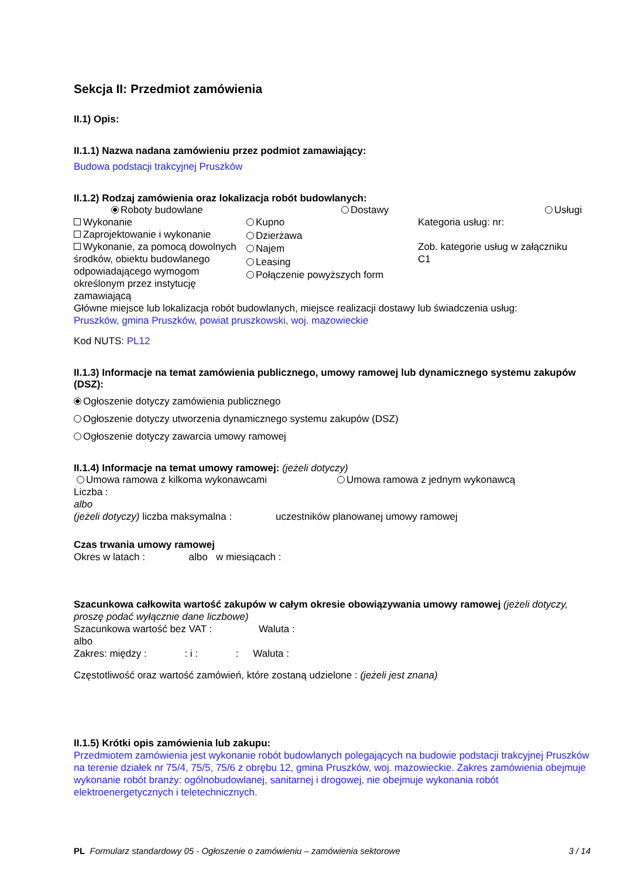Sekcja II: Przedmiot zamówienia
II.1) Opis:
II.1.1) Nazwa nadana zamówieniu przez podmiot zamawiający:
Budowa podstacji trakcyjnej Pruszków
II.1.2) Rodzaj zamówienia oraz lokalizacja robót budowlanych:
Roboty budowlane Dostawy Usługi
Wykonanie
Zaprojektowanie i wykonanie
Wykonanie, za pomocą dowolnych środków, obiektu budowlanego odpowiadającego wymogom określonym przez instytucję zamawiającą
Kupno
Dzierżawa
Najem
Leasing
Połączenie powyższych form
Kategoria usług: nr:
Zob. kategorie usług w załączniku C1
Główne miejsce lub lokalizacja robót budowlanych, miejsce realizacji dostawy lub świadczenia usług:
Pruszków, gmina Pruszków, powiat pruszkowski, woj. mazowieckie
Kod NUTS: PL12
II.1.3) Informacje na temat zamówienia publicznego, umowy ramowej lub dynamicznego systemu zakupów (DSZ):
Ogłoszenie dotyczy zamówienia publicznego
Ogłoszenie dotyczy utworzenia dynamicznego systemu zakupów (DSZ)
Ogłoszenie dotyczy zawarcia umowy ramowej
II.1.4) Informacje na temat umowy ramowej: (jeżeli dotyczy)
Umowa ramowa z kilkoma wykonawcami Umowa ramowa z jednym wykonawcą
Liczba :
albo
(jeżeli dotyczy) liczba maksymalna : uczestników planowanej umowy ramowej
Czas trwania umowy ramowej
Okres w latach : albo w miesiącach :
Szacunkowa całkowita wartość zakupów w całym okresie obowiązywania umowy ramowej (jeżeli dotyczy, proszę podać wyłącznie dane liczbowe)
Szacunkowa wartość bez VAT : Waluta :
albo
Zakres: między : : i : : Waluta :
Częstotliwość oraz wartość zamówień, które zostaną udzielone : (jeżeli jest znana)
II.1.5) Krótki opis zamówienia lub zakupu:
Przedmiotem zamówienia jest wykonanie robót budowlanych polegających na budowie podstacji trakcyjnej Pruszków na terenie działek nr 75/4, 75/5, 75/6 z obrębu 12, gmina Pruszków, woj. mazowieckie. Zakres zamówienia obejmuje wykonanie robót branży: ogólnobudowlanej, sanitarnej i drogowej, nie obejmuje wykonania robót elektroenergetycznych i teletechnicznych.
PL Formularz standardowy 05 - Ogłoszenie o zamówieniu – zamówienia sektorowe 3 / 14